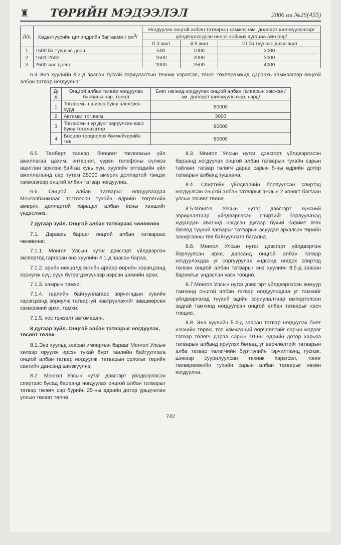♜
ТӨРИЙН МЭДЭЭЛЭЛ
2006 он №26(455)
| Д/д | Хөдөлгүүрийн цилиндрийн багтаамж / см<sup>3</sup>/ | Ногдуулах онцгой албан татварын хэмжээ /ам. долларт шилжүүлснээр/ | | |
| --- | --- | --- | --- | --- |
| | | үйлдвэрлэгдсэн оноос хойших хугацаа /жилээр/ | | |
| | | 0-3 жил | 4-9 жил | 10 ба түүнээс дээш жил |
| 1 | 1500 ба түүнээс доош | 500 | 1000 | 2000 |
| 2 | 1501-2500 | 1500 | 2000 | 3000 |
| 3 | 2500-аас дээш | 2000 | 2500 | 4000 |
6.4 Энэ хуулийн 4.2-д заасан тусгай зориулалтын техник хэрэгсэл, тоног төхөөрөмжид дараахь хэмжээгээр онцгой албан татвар ногдуулна:
| Д/д | Онцгой албан татвар ногдуулах барааны нэр, төрөл | Биет нэгжид ногдуулах онцгой албан татварын хэмжээ /ам. долларт шилжүүлснээр, сард/ |
| --- | --- | --- |
| 1 | Тоглоомын ширээ буюу электрон хүрд | 80000 |
| 2 | Автомат тоглоом | 3000 |
| 3 | Тоглоомын үр дүнг харуулсан касс буюу тотализатор | 80000 |
| 4 | Бооцоо тооцоолох букмейкерийн төв | 80000 |
6.5. Төлбөрт таавар, бооцоот тоглоомын үйл ажиллагаа цахим, интернэт, үүрэн телефоны сүлжээ ашиглан эрхлэж байгаа хувь хүн, хуулийн этгээдийн үйл ажиллагаанд сар тутам 25000 америк доллартой тэнцэх хэмжээгээр онцгой албан татвар ногдуулна.
6.6. Онцгой албан татварыг ногдуулахдаа Монголбанкнаас тогтоосон тухайн өдрийн төгрөгийн америк доллартой харьцах албан ёсны ханшийг үндэслэнэ.
7 дугаар зүйл. Онцгой албан татвараас чөлөөлөх
7.1. Дараахь барааг онцгой албан татвараас чөлөөлнө:
7.1.1. Монгол Улсын нутаг дэвсгэрт үйлдвэрлэн экспортод гаргасан энэ хуулийн 4.1-д заасан бараа;
7.1.2. эрийн нөхцөлд энгийн аргаар өөрийн хэрэгцээнд зориулж сүү, сүүн бүтээгдэхүүнээр нэрсэн шимийн архи;
7.1.3. хамрын тамхи;
7.1.4. гаалийн байгууллагаас зорчигчдын хувийн хэрэгцээнд зориулж татваргүй нэвтрүүлэхийг зөвшөөрсөн хэмжээний архи, тамхи;
7.1.5. хос тэжээлт автомашин.
8 дугаар зүйл. Онцгой албан татварыг ногдуулах, төсөвт төлөх
8.1.Энэ хуульд заасан импортын барааг Монгол Улсын хилээр оруулж ирсэн тухай бүрт гаалийн байгууллага онцгой албан татвар ногдуулж, татварын орлогыг төрийн сангийн дансанд шилжүүлнэ.
8.2. Монгол Улсын нутаг дэвсгэрт үйлдвэрлэсэн спиртээс бусад бараанд ногдуулах онцгой албан татварыг татвар төлөгч сар бүрийн 25-ны өдрийн дотор урьдчилан улсын төсөвт төлнө.
8.3. Монгол Улсын нутаг дэвсгэрт үйлдвэрлэсэн бараанд ногдуулах онцгой албан татварын тухайн сарын тайланг татвар төлөгч дараа сарын 5-ны өдрийн дотор татварын албанд тушаана.
8.4. Спиртийн үйлдвэрийн борлуулсан спиртэд ногдуулсан онцгой албан татварыг ажлын 2 хоногт багтаан улсын төсөвт төлнө.
8.5.Монгол Улсын нутаг дэвсгэрт хүнсний зориулалтаар үйлдвэрлэсэн спиртийг борлуулахад худалдан авагчид нэгдсэн дугаар бүхий баримт өгөх бөгөөд түүний загварыг татварын асуудал эрхэлсэн төрийн захиргааны төв байгууллага батална.
8.6. Монгол Улсын нутаг дэвсгэрт үйлдвэрлэж борлуулсан архи, дарсанд онцгой албан татвар ногдуулахдаа уг соргуурулах үндсэнд ногдох спиртэд төлсөн онцгой албан татварыг энэ хуулийн 8.5-д заасан баримтыг үндэслэн хасч тооцно.
8.7.Монгол Улсын нутаг дэвсгэрт үйлдвэрлэсэн янжуур тамхинд онцгой албан татвар ногдуулахдаа уг тамхийг үйлдвэрлэхэд түүхий эдийн зориулалтаар импортолсон задгай тамхинд ногдуулсан онцгой албан татварыг хасч тооцно.
8.8. Энэ хуулийн 5.4-д заасан татвар ногдуулах биет нэгжийн төрөл, тоо хэмжээний өөрчлөлтийг сарын мэдээг татвар төлөгч дараа сарын 10-ны өдрийн дотор харьяа татварын албанд ирүүлэх бөгөөд уг өөрчлөлтийг татварын алба татвар төлөгчийн бүртгэлийн гэрчилгээнд тусгаж, шинээр суурилуулсан техник хэрэгсэл, тоног төхөөрөмжийн тухайн сарын албан татварыг нөхөн ногдуулна.
742